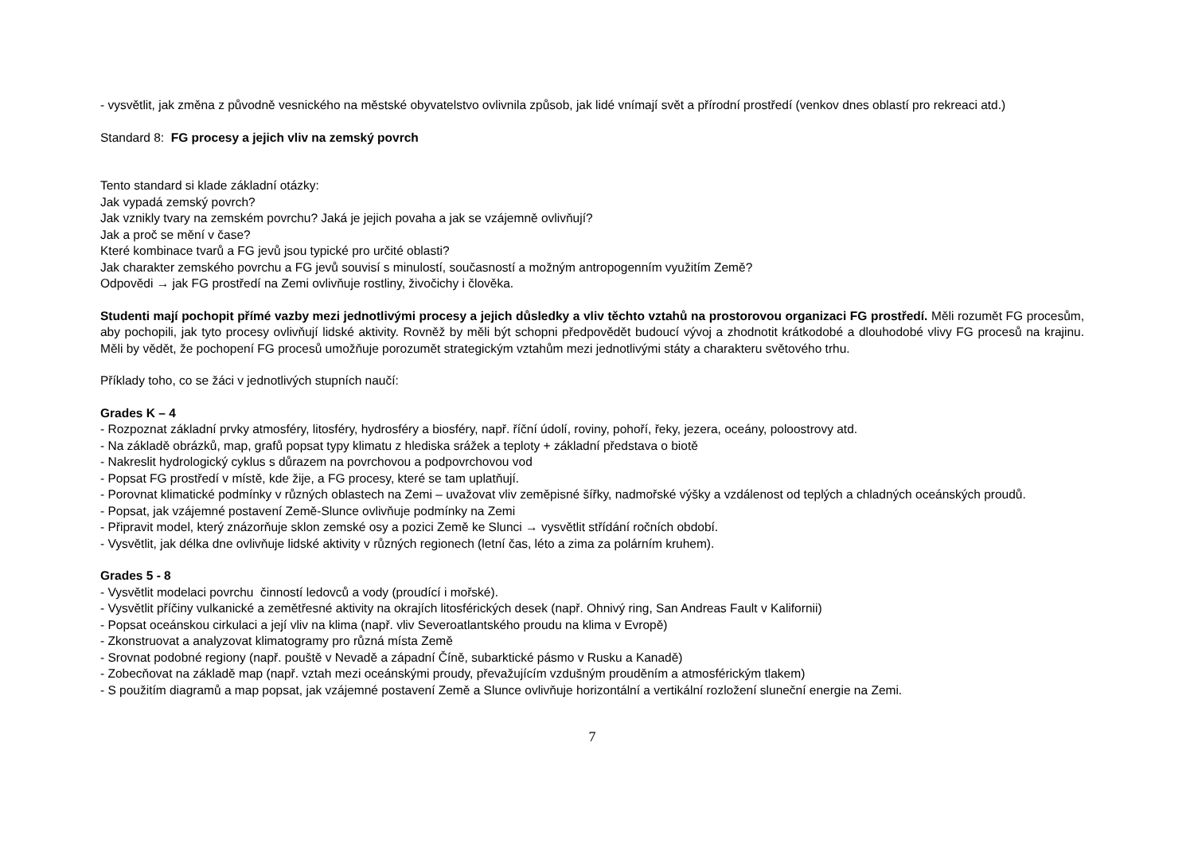- vysvětlit, jak změna z původně vesnického na městské obyvatelstvo ovlivnila způsob, jak lidé vnímají svět a přírodní prostředí (venkov dnes oblastí pro rekreaci atd.)
Standard 8: FG procesy a jejich vliv na zemský povrch
Tento standard si klade základní otázky:
Jak vypadá zemský povrch?
Jak vznikly tvary na zemském povrchu? Jaká je jejich povaha a jak se vzájemně ovlivňují?
Jak a proč se mění v čase?
Které kombinace tvarů a FG jevů jsou typické pro určité oblasti?
Jak charakter zemského povrchu a FG jevů souvisí s minulostí, současností a možným antropogenním využitím Země?
Odpovědi → jak FG prostředí na Zemi ovlivňuje rostliny, živočichy i člověka.
Studenti mají pochopit přímé vazby mezi jednotlivými procesy a jejich důsledky a vliv těchto vztahů na prostorovou organizaci FG prostředí. Měli rozumět FG procesům, aby pochopili, jak tyto procesy ovlivňují lidské aktivity. Rovněž by měli být schopni předpovědět budoucí vývoj a zhodnotit krátkodobé a dlouhodobé vlivy FG procesů na krajinu. Měli by vědět, že pochopení FG procesů umožňuje porozumět strategickým vztahům mezi jednotlivými státy a charakteru světového trhu.
Příklady toho, co se žáci v jednotlivých stupních naučí:
Grades K – 4
- Rozpoznat základní prvky atmosféry, litosféry, hydrosféry a biosféry, např. říční údolí, roviny, pohoří, řeky, jezera, oceány, poloostrovy atd.
- Na základě obrázků, map, grafů popsat typy klimatu z hlediska srážek a teploty + základní představa o biotě
- Nakreslit hydrologický cyklus s důrazem na povrchovou a podpovrchovou vod
- Popsat FG prostředí v místě, kde žije, a FG procesy, které se tam uplatňují.
- Porovnat klimatické podmínky v různých oblastech na Zemi – uvažovat vliv zeměpisné šířky, nadmořské výšky a vzdálenost od teplých a chladných oceánských proudů.
- Popsat, jak vzájemné postavení Země-Slunce ovlivňuje podmínky na Zemi
- Připravit model, který znázorňuje sklon zemské osy a pozici Země ke Slunci → vysvětlit střídání ročních období.
- Vysvětlit, jak délka dne ovlivňuje lidské aktivity v různých regionech (letní čas, léto a zima za polárním kruhem).
Grades 5 - 8
- Vysvětlit modelaci povrchu činností ledovců a vody (proudící i mořské).
- Vysvětlit příčiny vulkanické a zemětřesné aktivity na okrajích litosférických desek (např. Ohnivý ring, San Andreas Fault v Kalifornii)
- Popsat oceánskou cirkulaci a její vliv na klima (např. vliv Severoatlantského proudu na klima v Evropě)
- Zkonstruovat a analyzovat klimatogramy pro různá místa Země
- Srovnat podobné regiony (např. pouště v Nevadě a západní Číně, subarktické pásmo v Rusku a Kanadě)
- Zobecňovat na základě map (např. vztah mezi oceánskými proudy, převažujícím vzdušným prouděním a atmosférickým tlakem)
- S použitím diagramů a map popsat, jak vzájemné postavení Země a Slunce ovlivňuje horizontální a vertikální rozložení sluneční energie na Zemi.
7